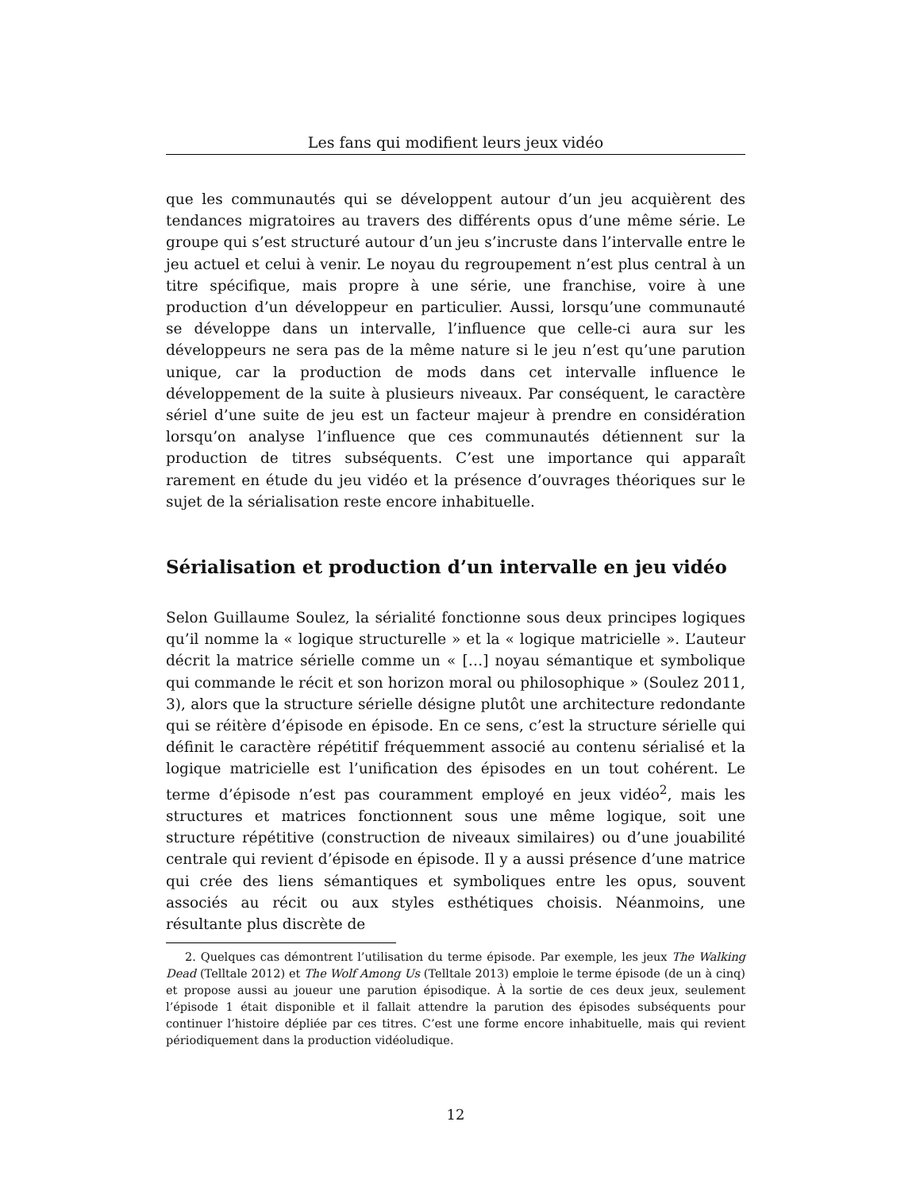Les fans qui modifient leurs jeux vidéo
que les communautés qui se développent autour d’un jeu acquièrent des tendances migratoires au travers des différents opus d’une même série. Le groupe qui s’est structuré autour d’un jeu s’incruste dans l’intervalle entre le jeu actuel et celui à venir. Le noyau du regroupement n’est plus central à un titre spécifique, mais propre à une série, une franchise, voire à une production d’un développeur en particulier. Aussi, lorsqu’une communauté se développe dans un intervalle, l’influence que celle-ci aura sur les développeurs ne sera pas de la même nature si le jeu n’est qu’une parution unique, car la production de mods dans cet intervalle influence le développement de la suite à plusieurs niveaux. Par conséquent, le caractère sériel d’une suite de jeu est un facteur majeur à prendre en considération lorsqu’on analyse l’influence que ces communautés détiennent sur la production de titres subséquents. C’est une importance qui apparaît rarement en étude du jeu vidéo et la présence d’ouvrages théoriques sur le sujet de la sérialisation reste encore inhabituelle.
Sérialisation et production d’un intervalle en jeu vidéo
Selon Guillaume Soulez, la sérialité fonctionne sous deux principes logiques qu’il nomme la « logique structurelle » et la « logique matricielle ». L’auteur décrit la matrice sérielle comme un « […] noyau sémantique et symbolique qui commande le récit et son horizon moral ou philosophique » (Soulez 2011, 3), alors que la structure sérielle désigne plutôt une architecture redondante qui se réitère d’épisode en épisode. En ce sens, c’est la structure sérielle qui définit le caractère répétitif fréquemment associé au contenu sérialisé et la logique matricielle est l’unification des épisodes en un tout cohérent. Le terme d’épisode n’est pas couramment employé en jeux vidéo<sup>2</sup>, mais les structures et matrices fonctionnent sous une même logique, soit une structure répétitive (construction de niveaux similaires) ou d’une jouabilité centrale qui revient d’épisode en épisode. Il y a aussi présence d’une matrice qui crée des liens sémantiques et symboliques entre les opus, souvent associés au récit ou aux styles esthétiques choisis. Néanmoins, une résultante plus discrète de
2. Quelques cas démontrent l’utilisation du terme épisode. Par exemple, les jeux The Walking Dead (Telltale 2012) et The Wolf Among Us (Telltale 2013) emploie le terme épisode (de un à cinq) et propose aussi au joueur une parution épisodique. À la sortie de ces deux jeux, seulement l’épisode 1 était disponible et il fallait attendre la parution des épisodes subséquents pour continuer l’histoire dépliée par ces titres. C’est une forme encore inhabituelle, mais qui revient périodiquement dans la production vidéoludique.
12